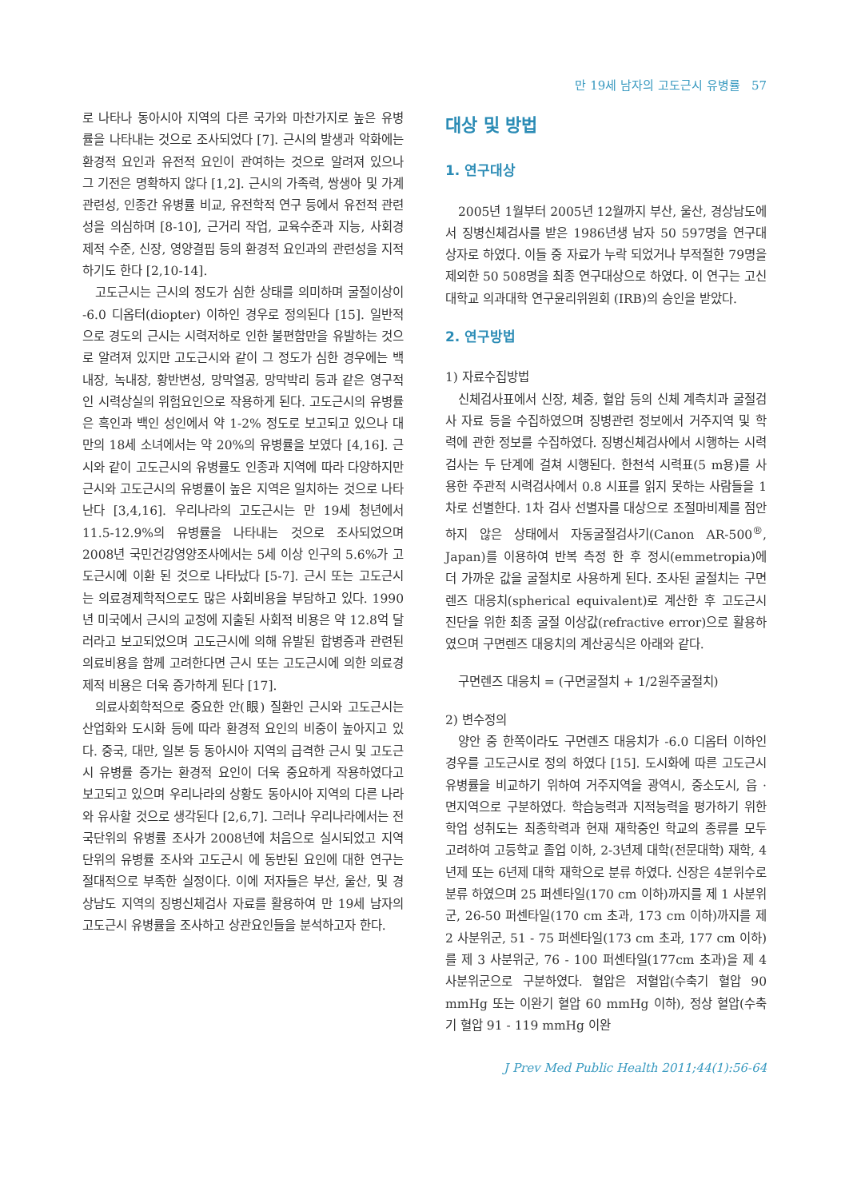만 19세 남자의 고도근시 유병률 57
로 나타나 동아시아 지역의 다른 국가와 마찬가지로 높은 유병률을 나타내는 것으로 조사되었다 [7]. 근시의 발생과 악화에는 환경적 요인과 유전적 요인이 관여하는 것으로 알려져 있으나 그 기전은 명확하지 않다 [1,2]. 근시의 가족력, 쌍생아 및 가계 관련성, 인종간 유병률 비교, 유전학적 연구 등에서 유전적 관련성을 의심하며 [8-10], 근거리 작업, 교육수준과 지능, 사회경제적 수준, 신장, 영양결핍 등의 환경적 요인과의 관련성을 지적하기도 한다 [2,10-14].
고도근시는 근시의 정도가 심한 상태를 의미하며 굴절이상이 -6.0 디옵터(diopter) 이하인 경우로 정의된다 [15]. 일반적으로 경도의 근시는 시력저하로 인한 불편함만을 유발하는 것으로 알려져 있지만 고도근시와 같이 그 정도가 심한 경우에는 백내장, 녹내장, 황반변성, 망막열공, 망막박리 등과 같은 영구적인 시력상실의 위험요인으로 작용하게 된다. 고도근시의 유병률은 흑인과 백인 성인에서 약 1-2% 정도로 보고되고 있으나 대만의 18세 소녀에서는 약 20%의 유병률을 보였다 [4,16]. 근시와 같이 고도근시의 유병률도 인종과 지역에 따라 다양하지만 근시와 고도근시의 유병률이 높은 지역은 일치하는 것으로 나타난다 [3,4,16]. 우리나라의 고도근시는 만 19세 청년에서 11.5-12.9%의 유병률을 나타내는 것으로 조사되었으며 2008년 국민건강영양조사에서는 5세 이상 인구의 5.6%가 고도근시에 이환 된 것으로 나타났다 [5-7]. 근시 또는 고도근시는 의료경제학적으로도 많은 사회비용을 부담하고 있다. 1990년 미국에서 근시의 교정에 지출된 사회적 비용은 약 12.8억 달러라고 보고되었으며 고도근시에 의해 유발된 합병증과 관련된 의료비용을 함께 고려한다면 근시 또는 고도근시에 의한 의료경제적 비용은 더욱 증가하게 된다 [17].
의료사회학적으로 중요한 안(眼) 질환인 근시와 고도근시는 산업화와 도시화 등에 따라 환경적 요인의 비중이 높아지고 있다. 중국, 대만, 일본 등 동아시아 지역의 급격한 근시 및 고도근시 유병률 증가는 환경적 요인이 더욱 중요하게 작용하였다고 보고되고 있으며 우리나라의 상황도 동아시아 지역의 다른 나라와 유사할 것으로 생각된다 [2,6,7]. 그러나 우리나라에서는 전국단위의 유병률 조사가 2008년에 처음으로 실시되었고 지역단위의 유병률 조사와 고도근시 에 동반된 요인에 대한 연구는 절대적으로 부족한 실정이다. 이에 저자들은 부산, 울산, 및 경상남도 지역의 징병신체검사 자료를 활용하여 만 19세 남자의 고도근시 유병률을 조사하고 상관요인들을 분석하고자 한다.
대상 및 방법
1. 연구대상
2005년 1월부터 2005년 12월까지 부산, 울산, 경상남도에서 징병신체검사를 받은 1986년생 남자 50 597명을 연구대상자로 하였다. 이들 중 자료가 누락 되었거나 부적절한 79명을 제외한 50 508명을 최종 연구대상으로 하였다. 이 연구는 고신대학교 의과대학 연구윤리위원회 (IRB)의 승인을 받았다.
2. 연구방법
1) 자료수집방법
신체검사표에서 신장, 체중, 혈압 등의 신체 계측치과 굴절검사 자료 등을 수집하였으며 징병관련 정보에서 거주지역 및 학력에 관한 정보를 수집하였다. 징병신체검사에서 시행하는 시력검사는 두 단계에 걸쳐 시행된다. 한천석 시력표(5 m용)를 사용한 주관적 시력검사에서 0.8 시표를 읽지 못하는 사람들을 1차로 선별한다. 1차 검사 선별자를 대상으로 조절마비제를 점안하지 않은 상태에서 자동굴절검사기(Canon AR-500<sup>®</sup>, Japan)를 이용하여 반복 측정 한 후 정시(emmetropia)에 더 가까운 값을 굴절치로 사용하게 된다. 조사된 굴절치는 구면렌즈 대응치(spherical equivalent)로 계산한 후 고도근시 진단을 위한 최종 굴절 이상값(refractive error)으로 활용하였으며 구면렌즈 대응치의 계산공식은 아래와 같다.
구면렌즈 대응치 = (구면굴절치 + 1/2원주굴절치)
2) 변수정의
양안 중 한쪽이라도 구면렌즈 대응치가 -6.0 디옵터 이하인 경우를 고도근시로 정의 하였다 [15]. 도시화에 따른 고도근시 유병률을 비교하기 위하여 거주지역을 광역시, 중소도시, 읍 · 면지역으로 구분하였다. 학습능력과 지적능력을 평가하기 위한 학업 성취도는 최종학력과 현재 재학중인 학교의 종류를 모두 고려하여 고등학교 졸업 이하, 2-3년제 대학(전문대학) 재학, 4년제 또는 6년제 대학 재학으로 분류 하였다. 신장은 4분위수로 분류 하였으며 25 퍼센타일(170 cm 이하)까지를 제 1 사분위군, 26-50 퍼센타일(170 cm 초과, 173 cm 이하)까지를 제 2 사분위군, 51 - 75 퍼센타일(173 cm 초과, 177 cm 이하)를 제 3 사분위군, 76 - 100 퍼센타일(177cm 초과)을 제 4 사분위군으로 구분하였다. 혈압은 저혈압(수축기 혈압 90 mmHg 또는 이완기 혈압 60 mmHg 이하), 정상 혈압(수축기 혈압 91 - 119 mmHg 이완
J Prev Med Public Health 2011;44(1):56-64